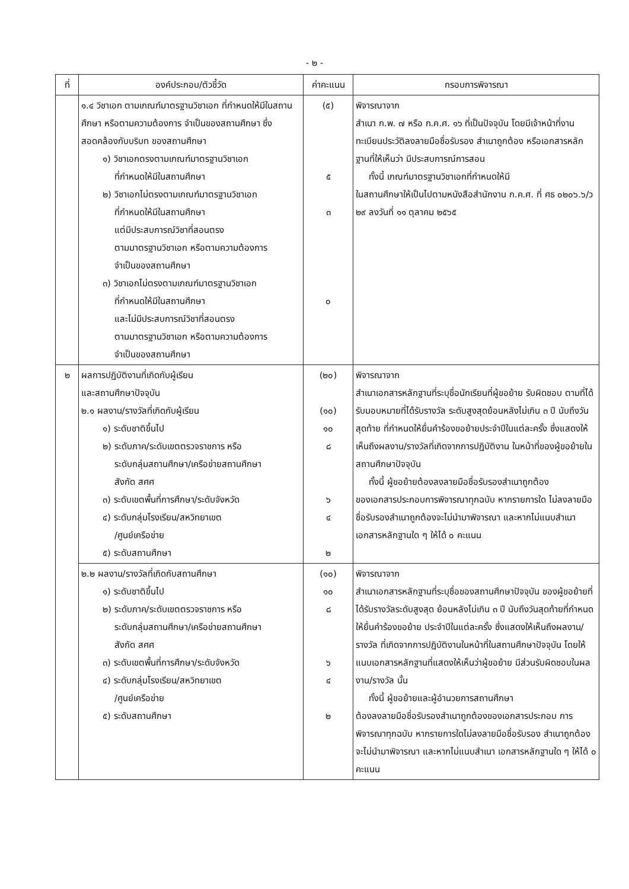- ๒ -
| ที่ | องค์ประกอบ/ตัวชี้วัด | ค่าคะแนน | กรอบการพิจารณา |
| --- | --- | --- | --- |
| | ๑.๔ วิชาเอก ตามเกณฑ์มาตรฐานวิชาเอก ที่กำหนดให้มีในสถานศึกษา หรือตามความต้องการ จำเป็นของสถานศึกษา ซึ่งสอดคล้องกับบริบท ของสถานศึกษา ๑) วิชาเอกตรงตามเกณฑ์มาตรฐานวิชาเอก ที่กำหนดให้มีในสถานศึกษา ๒) วิชาเอกไม่ตรงตามเกณฑ์มาตรฐานวิชาเอก ที่กำหนดให้มีในสถานศึกษา แต่มีประสบการณ์วิชาที่สอนตรง ตามมาตรฐานวิชาเอก หรือตามความต้องการ จำเป็นของสถานศึกษา ๓) วิชาเอกไม่ตรงตามเกณฑ์มาตรฐานวิชาเอก ที่กำหนดให้มีในสถานศึกษา และไม่มีประสบการณ์วิชาที่สอนตรง ตามมาตรฐานวิชาเอก หรือตามความต้องการ จำเป็นของสถานศึกษา | (๕) ๕ ๓ ๐ | พิจารณาจาก สำเนา ก.พ. ๗ หรือ ก.ค.ศ. ๑๖ ที่เป็นปัจจุบัน โดยมีเจ้าหน้าที่งานทะเบียนประวัติลงลายมือชื่อรับรอง สำเนาถูกต้อง หรือเอกสารหลักฐานที่ให้เห็นว่า มีประสบการณ์การสอน ทั้งนี้ เกณฑ์มาตรฐานวิชาเอกที่กำหนดให้มี ในสถานศึกษาให้เป็นไปตามหนังสือสำนักงาน ก.ค.ศ. ที่ ศธ ๐๒๐๖.๖/ว ๒๙ ลงวันที่ ๑๑ ตุลาคม ๒๕๖๕ |
| ๒ | ผลการปฏิบัติงานที่เกิดกับผู้เรียน และสถานศึกษาปัจจุบัน ๒.๑ ผลงาน/รางวัลที่เกิดกับผู้เรียน ๑) ระดับชาติขึ้นไป ๒) ระดับภาค/ระดับเขตตรวจราชการ หรือ ระดับกลุ่มสถานศึกษา/เครือข่ายสถานศึกษา สังกัด สศศ ๓) ระดับเขตพื้นที่การศึกษา/ระดับจังหวัด ๔) ระดับกลุ่มโรงเรียน/สหวิทยาเขต /ศูนย์เครือข่าย ๕) ระดับสถานศึกษา | (๒๐) (๑๐) ๑๐ ๘ ๖ ๔ ๒ | พิจารณาจาก สำเนาเอกสารหลักฐานที่ระบุชื่อนักเรียนที่ผู้ขอย้าย รับผิดชอบ ตามที่ได้รับมอบหมายที่ได้รับรางวัล ระดับสูงสุดย้อนหลังไม่เกิน ๓ ปี นับถึงวันสุดท้าย ที่กำหนดให้ยื่นคำร้องขอย้ายประจำปีในแต่ละครั้ง ซึ่งแสดงให้เห็นถึงผลงาน/รางวัลที่เกิดจากการปฏิบัติงาน ในหน้าที่ของผู้ขอย้ายในสถานศึกษาปัจจุบัน ทั้งนี้ ผู้ขอย้ายต้องลงลายมือชื่อรับรองสำเนาถูกต้อง ของเอกสารประกอบการพิจารณาทุกฉบับ หากรายการใด ไม่ลงลายมือชื่อรับรองสำเนาถูกต้องจะไม่นำมาพิจารณา และหากไม่แนบสำเนาเอกสารหลักฐานใด ๆ ให้ได้ ๐ คะแนน |
| | ๒.๒ ผลงาน/รางวัลที่เกิดกับสถานศึกษา ๑) ระดับชาติขึ้นไป ๒) ระดับภาค/ระดับเขตตรวจราชการ หรือ ระดับกลุ่มสถานศึกษา/เครือข่ายสถานศึกษา สังกัด สศศ ๓) ระดับเขตพื้นที่การศึกษา/ระดับจังหวัด ๔) ระดับกลุ่มโรงเรียน/สหวิทยาเขต /ศูนย์เครือข่าย ๕) ระดับสถานศึกษา | (๑๐) ๑๐ ๘ ๖ ๔ ๒ | พิจารณาจาก สำเนาเอกสารหลักฐานที่ระบุชื่อของสถานศึกษาปัจจุบัน ของผู้ขอย้ายที่ได้รับรางวัลระดับสูงสุด ย้อนหลังไม่เกิน ๓ ปี นับถึงวันสุดท้ายที่กำหนดให้ยื่นคำร้องขอย้าย ประจำปีในแต่ละครั้ง ซึ่งแสดงให้เห็นถึงผลงาน/รางวัล ที่เกิดจากการปฏิบัติงานในหน้าที่ในสถานศึกษาปัจจุบัน โดยให้แนบเอกสารหลักฐานที่แสดงให้เห็นว่าผู้ขอย้าย มีส่วนรับผิดชอบในผลงาน/รางวัล นั้น ทั้งนี้ ผู้ขอย้ายและผู้อำนวยการสถานศึกษา ต้องลงลายมือชื่อรับรองสำเนาถูกต้องของเอกสารประกอบ การพิจารณาทุกฉบับ หากรายการใดไม่ลงลายมือชื่อรับรอง สำเนาถูกต้องจะไม่นำมาพิจารณา และหากไม่แนบสำเนา เอกสารหลักฐานใด ๆ ให้ได้ ๐ คะแนน |